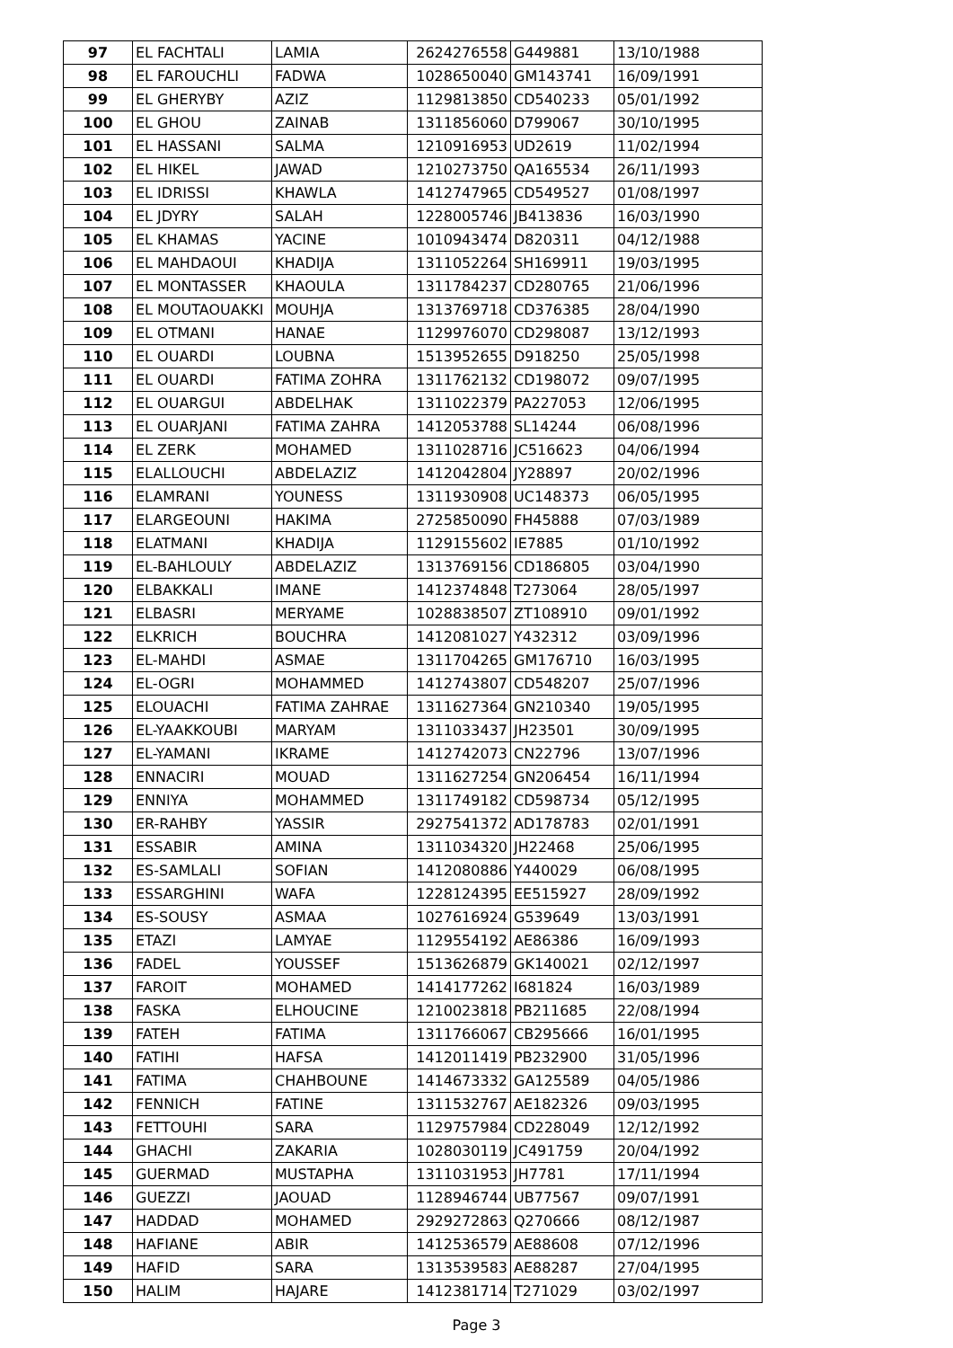| 97 | EL FACHTALI | LAMIA | 2624276558 | G449881 | 13/10/1988 |
| 98 | EL FAROUCHLI | FADWA | 1028650040 | GM143741 | 16/09/1991 |
| 99 | EL GHERYBY | AZIZ | 1129813850 | CD540233 | 05/01/1992 |
| 100 | EL GHOU | ZAINAB | 1311856060 | D799067 | 30/10/1995 |
| 101 | EL HASSANI | SALMA | 1210916953 | UD2619 | 11/02/1994 |
| 102 | EL HIKEL | JAWAD | 1210273750 | QA165534 | 26/11/1993 |
| 103 | EL IDRISSI | KHAWLA | 1412747965 | CD549527 | 01/08/1997 |
| 104 | EL JDYRY | SALAH | 1228005746 | JB413836 | 16/03/1990 |
| 105 | EL KHAMAS | YACINE | 1010943474 | D820311 | 04/12/1988 |
| 106 | EL MAHDAOUI | KHADIJA | 1311052264 | SH169911 | 19/03/1995 |
| 107 | EL MONTASSER | KHAOULA | 1311784237 | CD280765 | 21/06/1996 |
| 108 | EL MOUTAOUAKKI | MOUHJA | 1313769718 | CD376385 | 28/04/1990 |
| 109 | EL OTMANI | HANAE | 1129976070 | CD298087 | 13/12/1993 |
| 110 | EL OUARDI | LOUBNA | 1513952655 | D918250 | 25/05/1998 |
| 111 | EL OUARDI | FATIMA ZOHRA | 1311762132 | CD198072 | 09/07/1995 |
| 112 | EL OUARGUI | ABDELHAK | 1311022379 | PA227053 | 12/06/1995 |
| 113 | EL OUARJANI | FATIMA ZAHRA | 1412053788 | SL14244 | 06/08/1996 |
| 114 | EL ZERK | MOHAMED | 1311028716 | JC516623 | 04/06/1994 |
| 115 | ELALLOUCHI | ABDELAZIZ | 1412042804 | JY28897 | 20/02/1996 |
| 116 | ELAMRANI | YOUNESS | 1311930908 | UC148373 | 06/05/1995 |
| 117 | ELARGEOUNI | HAKIMA | 2725850090 | FH45888 | 07/03/1989 |
| 118 | ELATMANI | KHADIJA | 1129155602 | IE7885 | 01/10/1992 |
| 119 | EL-BAHLOULY | ABDELAZIZ | 1313769156 | CD186805 | 03/04/1990 |
| 120 | ELBAKKALI | IMANE | 1412374848 | T273064 | 28/05/1997 |
| 121 | ELBASRI | MERYAME | 1028838507 | ZT108910 | 09/01/1992 |
| 122 | ELKRICH | BOUCHRA | 1412081027 | Y432312 | 03/09/1996 |
| 123 | EL-MAHDI | ASMAE | 1311704265 | GM176710 | 16/03/1995 |
| 124 | EL-OGRI | MOHAMMED | 1412743807 | CD548207 | 25/07/1996 |
| 125 | ELOUACHI | FATIMA ZAHRAE | 1311627364 | GN210340 | 19/05/1995 |
| 126 | EL-YAAKKOUBI | MARYAM | 1311033437 | JH23501 | 30/09/1995 |
| 127 | EL-YAMANI | IKRAME | 1412742073 | CN22796 | 13/07/1996 |
| 128 | ENNACIRI | MOUAD | 1311627254 | GN206454 | 16/11/1994 |
| 129 | ENNIYA | MOHAMMED | 1311749182 | CD598734 | 05/12/1995 |
| 130 | ER-RAHBY | YASSIR | 2927541372 | AD178783 | 02/01/1991 |
| 131 | ESSABIR | AMINA | 1311034320 | JH22468 | 25/06/1995 |
| 132 | ES-SAMLALI | SOFIAN | 1412080886 | Y440029 | 06/08/1995 |
| 133 | ESSARGHINI | WAFA | 1228124395 | EE515927 | 28/09/1992 |
| 134 | ES-SOUSY | ASMAA | 1027616924 | G539649 | 13/03/1991 |
| 135 | ETAZI | LAMYAE | 1129554192 | AE86386 | 16/09/1993 |
| 136 | FADEL | YOUSSEF | 1513626879 | GK140021 | 02/12/1997 |
| 137 | FAROIT | MOHAMED | 1414177262 | I681824 | 16/03/1989 |
| 138 | FASKA | ELHOUCINE | 1210023818 | PB211685 | 22/08/1994 |
| 139 | FATEH | FATIMA | 1311766067 | CB295666 | 16/01/1995 |
| 140 | FATIHI | HAFSA | 1412011419 | PB232900 | 31/05/1996 |
| 141 | FATIMA | CHAHBOUNE | 1414673332 | GA125589 | 04/05/1986 |
| 142 | FENNICH | FATINE | 1311532767 | AE182326 | 09/03/1995 |
| 143 | FETTOUHI | SARA | 1129757984 | CD228049 | 12/12/1992 |
| 144 | GHACHI | ZAKARIA | 1028030119 | JC491759 | 20/04/1992 |
| 145 | GUERMAD | MUSTAPHA | 1311031953 | JH7781 | 17/11/1994 |
| 146 | GUEZZI | JAOUAD | 1128946744 | UB77567 | 09/07/1991 |
| 147 | HADDAD | MOHAMED | 2929272863 | Q270666 | 08/12/1987 |
| 148 | HAFIANE | ABIR | 1412536579 | AE88608 | 07/12/1996 |
| 149 | HAFID | SARA | 1313539583 | AE88287 | 27/04/1995 |
| 150 | HALIM | HAJARE | 1412381714 | T271029 | 03/02/1997 |
Page 3